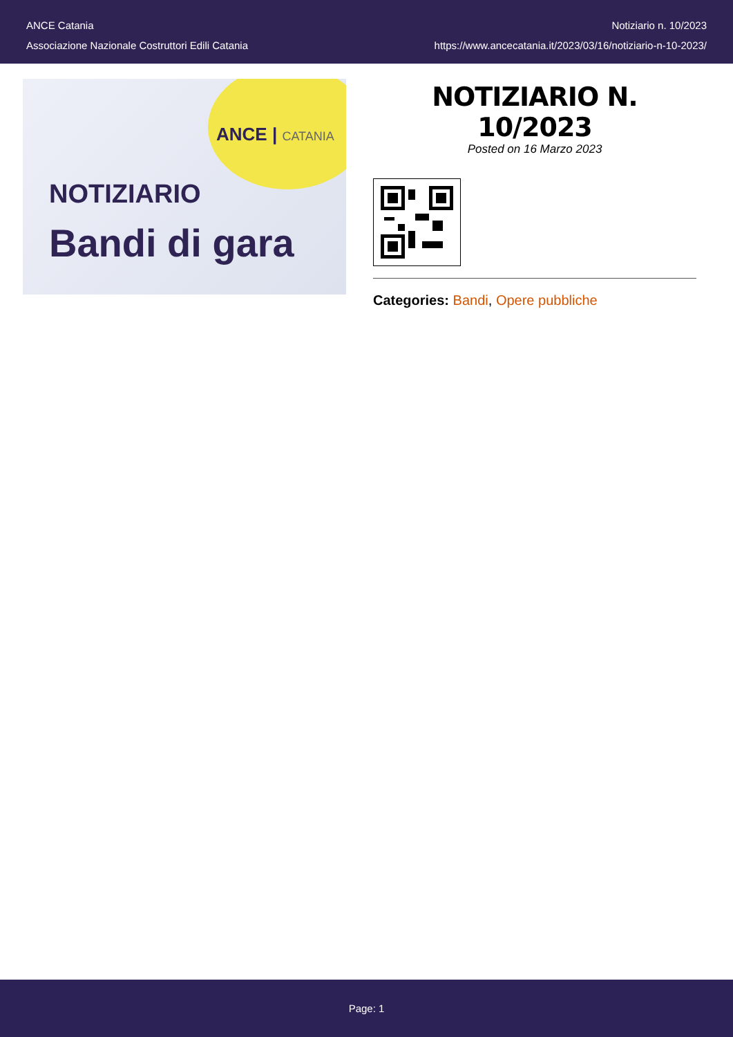ANCE Catania
Associazione Nazionale Costruttori Edili Catania
Notiziario n. 10/2023
https://www.ancecatania.it/2023/03/16/notiziario-n-10-2023/
ANCE | CATANIA
NOTIZIARIO
Bandi di gara
NOTIZIARIO N. 10/2023
Posted on 16 Marzo 2023
Categories: Bandi, Opere pubbliche
Page: 1